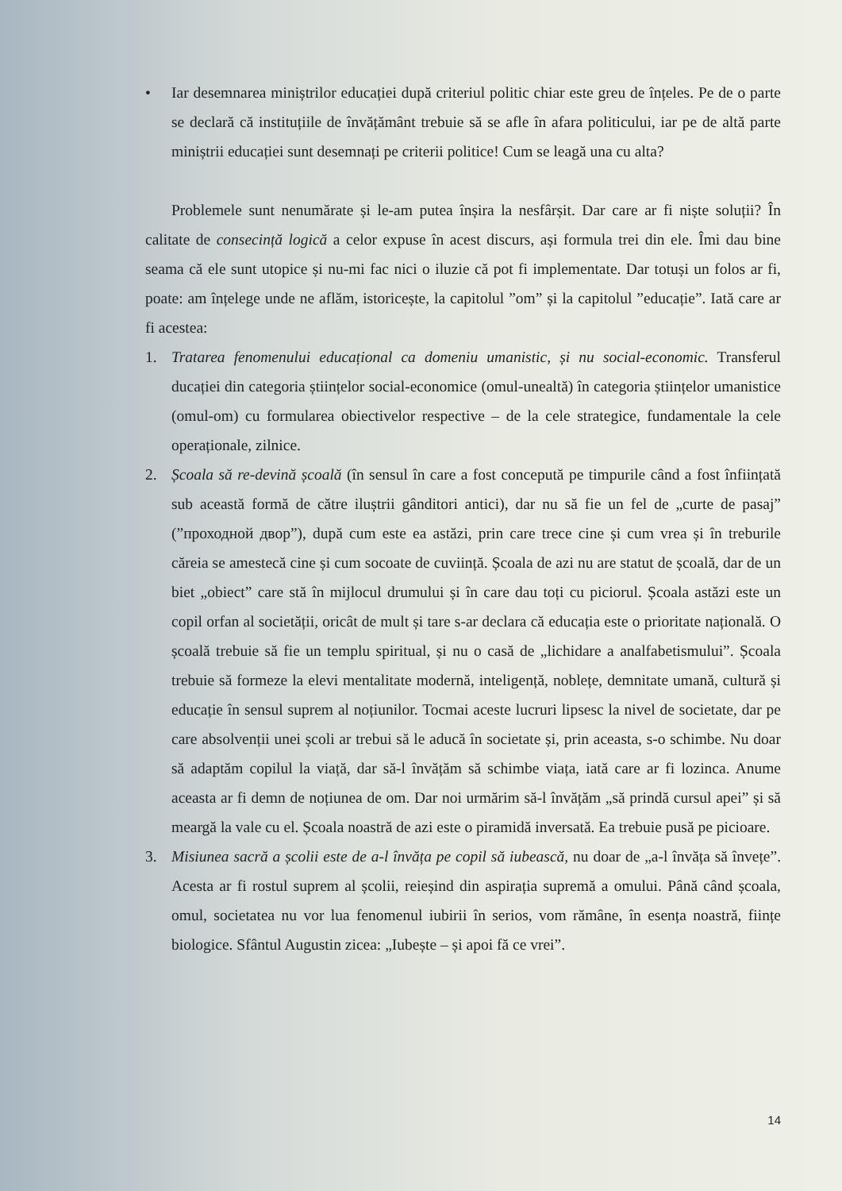• Iar desemnarea miniștrilor educației după criteriul politic chiar este greu de înțeles. Pe de o parte se declară că instituțiile de învățământ trebuie să se afle în afara politicului, iar pe de altă parte miniștrii educației sunt desemnați pe criterii politice! Cum se leagă una cu alta?
Problemele sunt nenumărate și le-am putea înșira la nesfârșit. Dar care ar fi niște soluții? În calitate de consecință logică a celor expuse în acest discurs, ași formula trei din ele. Îmi dau bine seama că ele sunt utopice și nu-mi fac nici o iluzie că pot fi implementate. Dar totuși un folos ar fi, poate: am înțelege unde ne aflăm, istoricește, la capitolul ”om” și la capitolul ”educație”. Iată care ar fi acestea:
1. Tratarea fenomenului educațional ca domeniu umanistic, și nu social-economic. Transferul ducației din categoria științelor social-economice (omul-unealtă) în categoria științelor umanistice (omul-om) cu formularea obiectivelor respective – de la cele strategice, fundamentale la cele operaționale, zilnice.
2. Școala să re-devină școală (în sensul în care a fost concepută pe timpurile când a fost înființată sub această formă de către iluștrii gânditori antici), dar nu să fie un fel de „curte de pasaj” (”проходной двор”), după cum este ea astăzi, prin care trece cine și cum vrea și în treburile căreia se amestecă cine și cum socoate de cuviință. Școala de azi nu are statut de școală, dar de un biet „obiect” care stă în mijlocul drumului și în care dau toți cu piciorul. Școala astăzi este un copil orfan al societății, oricât de mult și tare s-ar declara că educația este o prioritate națională. O școală trebuie să fie un templu spiritual, și nu o casă de „lichidare a analfabetismului”. Școala trebuie să formeze la elevi mentalitate modernă, inteligență, noblețe, demnitate umană, cultură și educație în sensul suprem al noțiunilor. Tocmai aceste lucruri lipsesc la nivel de societate, dar pe care absolvenții unei școli ar trebui să le aducă în societate și, prin aceasta, s-o schimbe. Nu doar să adaptăm copilul la viață, dar să-l învățăm să schimbe viața, iată care ar fi lozinca. Anume aceasta ar fi demn de noțiunea de om. Dar noi urmărim să-l învățăm „să prindă cursul apei” și să meargă la vale cu el. Școala noastră de azi este o piramidă inversată. Ea trebuie pusă pe picioare.
3. Misiunea sacră a școlii este de a-l învăța pe copil să iubească, nu doar de „a-l învăța să învețe”. Acesta ar fi rostul suprem al școlii, reieșind din aspirația supremă a omului. Până când școala, omul, societatea nu vor lua fenomenul iubirii în serios, vom rămâne, în esența noastră, ființe biologice. Sfântul Augustin zicea: „Iubește – și apoi fă ce vrei”.
14